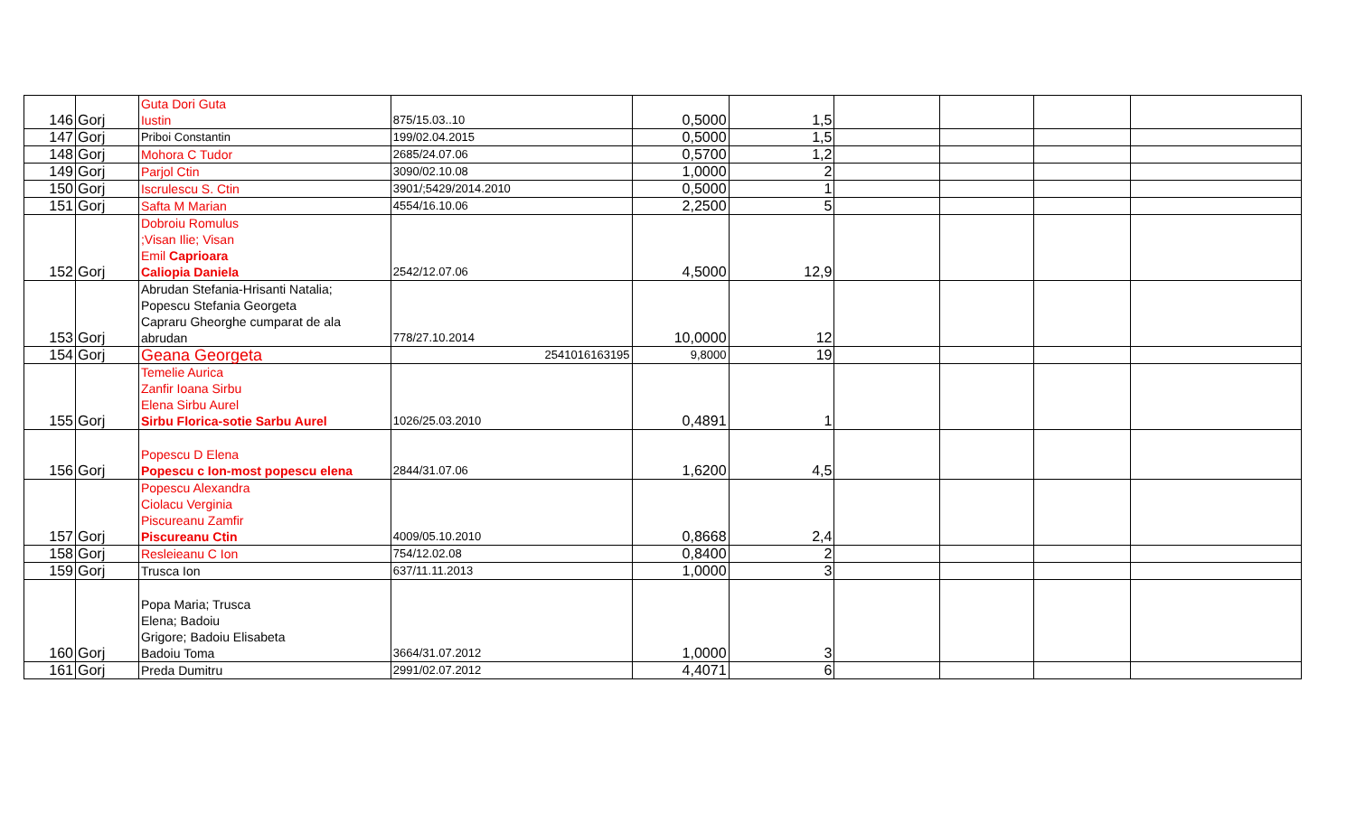| 146 | Gorj | Guta Dori Guta Iustin | 875/15.03..10 | 0,5000 | 1,5 | | | | |
| 147 | Gorj | Priboi Constantin | 199/02.04.2015 | 0,5000 | 1,5 | | | | |
| 148 | Gorj | Mohora C Tudor | 2685/24.07.06 | 0,5700 | 1,2 | | | | |
| 149 | Gorj | Parjol Ctin | 3090/02.10.08 | 1,0000 | 2 | | | | |
| 150 | Gorj | Iscrulescu S. Ctin | 3901/;5429/2014.2010 | 0,5000 | 1 | | | | |
| 151 | Gorj | Safta M Marian | 4554/16.10.06 | 2,2500 | 5 | | | | |
| 152 | Gorj | Dobroiu Romulus ;Visan Ilie; Visan Emil Caprioara Caliopia Daniela | 2542/12.07.06 | 4,5000 | 12,9 | | | | |
| 153 | Gorj | Abrudan Stefania-Hrisanti Natalia; Popescu Stefania Georgeta Capraru Gheorghe cumparat de ala abrudan | 778/27.10.2014 | 10,0000 | 12 | | | | |
| 154 | Gorj | Geana Georgeta | 2541016163195 | 9,8000 | 19 | | | | |
| 155 | Gorj | Temelie Aurica Zanfir Ioana Sirbu Elena Sirbu Aurel Sirbu Florica-sotie Sarbu Aurel | 1026/25.03.2010 | 0,4891 | 1 | | | | |
| 156 | Gorj | Popescu D Elena Popescu c Ion-most popescu elena | 2844/31.07.06 | 1,6200 | 4,5 | | | | |
| 157 | Gorj | Popescu Alexandra Ciolacu Verginia Piscureanu Zamfir Piscureanu Ctin | 4009/05.10.2010 | 0,8668 | 2,4 | | | | |
| 158 | Gorj | Resleieanu C Ion | 754/12.02.08 | 0,8400 | 2 | | | | |
| 159 | Gorj | Trusca Ion | 637/11.11.2013 | 1,0000 | 3 | | | | |
| 160 | Gorj | Popa Maria; Trusca Elena; Badoiu Grigore; Badoiu Elisabeta Badoiu Toma | 3664/31.07.2012 | 1,0000 | 3 | | | | |
| 161 | Gorj | Preda Dumitru | 2991/02.07.2012 | 4,4071 | 6 | | | | |